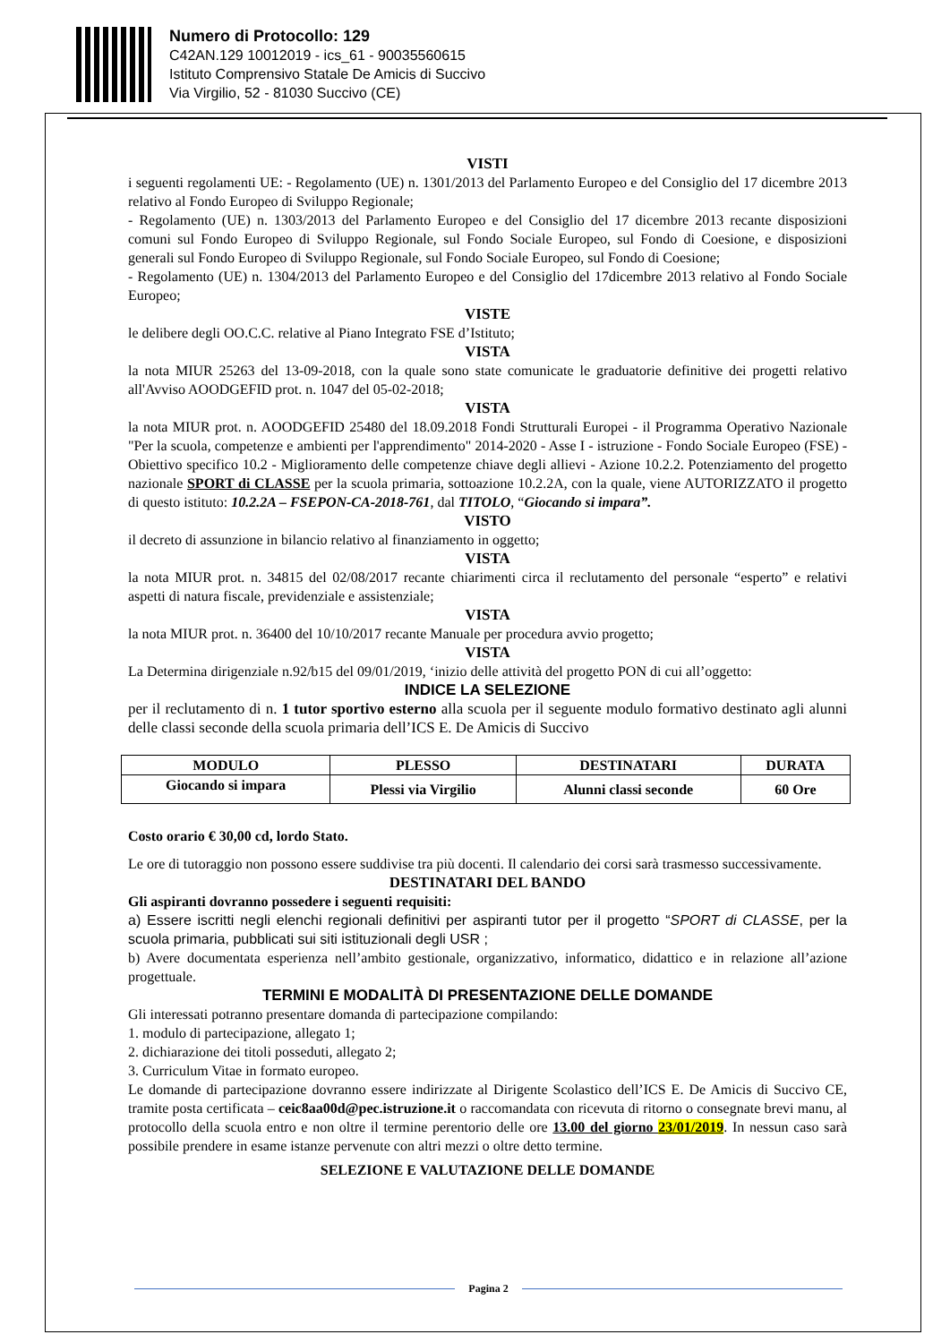Numero di Protocollo: 129
C42AN.129 10012019 - ics_61 - 90035560615
Istituto Comprensivo Statale De Amicis di Succivo
Via Virgilio, 52 - 81030 Succivo (CE)
VISTI
i seguenti regolamenti UE: - Regolamento (UE) n. 1301/2013 del Parlamento Europeo e del Consiglio del 17 dicembre 2013 relativo al Fondo Europeo di Sviluppo Regionale;
- Regolamento (UE) n. 1303/2013 del Parlamento Europeo e del Consiglio del 17 dicembre 2013 recante disposizioni comuni sul Fondo Europeo di Sviluppo Regionale, sul Fondo Sociale Europeo, sul Fondo di Coesione, e disposizioni generali sul Fondo Europeo di Sviluppo Regionale, sul Fondo Sociale Europeo, sul Fondo di Coesione;
- Regolamento (UE) n. 1304/2013 del Parlamento Europeo e del Consiglio del 17dicembre 2013 relativo al Fondo Sociale Europeo;
VISTE
le delibere degli OO.C.C. relative al Piano Integrato FSE d’Istituto;
VISTA
la nota MIUR 25263 del 13-09-2018, con la quale sono state comunicate le graduatorie definitive dei progetti relativo all'Avviso AOODGEFID prot. n. 1047 del 05-02-2018;
VISTA
la nota MIUR prot. n. AOODGEFID 25480 del 18.09.2018 Fondi Strutturali Europei - il Programma Operativo Nazionale "Per la scuola, competenze e ambienti per l'apprendimento" 2014-2020 - Asse I - istruzione - Fondo Sociale Europeo (FSE) - Obiettivo specifico 10.2 - Miglioramento delle competenze chiave degli allievi - Azione 10.2.2. Potenziamento del progetto nazionale SPORT di CLASSE per la scuola primaria, sottoazione 10.2.2A, con la quale, viene AUTORIZZATO il progetto di questo istituto: 10.2.2A – FSEPON-CA-2018-761, dal TITOLO, “Giocando si impara”.
VISTO
il decreto di assunzione in bilancio relativo al finanziamento in oggetto;
VISTA
la nota MIUR prot. n. 34815 del 02/08/2017 recante chiarimenti circa il reclutamento del personale “esperto” e relativi aspetti di natura fiscale, previdenziale e assistenziale;
VISTA
la nota MIUR prot. n. 36400 del 10/10/2017 recante Manuale per procedura avvio progetto;
VISTA
La Determina dirigenziale n.92/b15 del 09/01/2019, ‘inizio delle attività del progetto PON di cui all’oggetto:
INDICE LA SELEZIONE
per il reclutamento di n. 1 tutor sportivo esterno alla scuola per il seguente modulo formativo destinato agli alunni delle classi seconde della scuola primaria dell’ICS E. De Amicis di Succivo
| MODULO | PLESSO | DESTINATARI | DURATA |
| --- | --- | --- | --- |
| Giocando si impara | Plessi via Virgilio | Alunni classi seconde | 60 Ore |
Costo orario € 30,00 cd, lordo Stato.
Le ore di tutoraggio non possono essere suddivise tra più docenti. Il calendario dei corsi sarà trasmesso successivamente.
DESTINATARI DEL BANDO
Gli aspiranti dovranno possedere i seguenti requisiti:
a) Essere iscritti negli elenchi regionali definitivi per aspiranti tutor per il progetto “SPORT di CLASSE, per la scuola primaria, pubblicati sui siti istituzionali degli USR ;
b) Avere documentata esperienza nell’ambito gestionale, organizzativo, informatico, didattico e in relazione all’azione progettuale.
TERMINI E MODALITÀ DI PRESENTAZIONE DELLE DOMANDE
Gli interessati potranno presentare domanda di partecipazione compilando:
1. modulo di partecipazione, allegato 1;
2. dichiarazione dei titoli posseduti, allegato 2;
3. Curriculum Vitae in formato europeo.
Le domande di partecipazione dovranno essere indirizzate al Dirigente Scolastico dell’ICS E. De Amicis di Succivo CE, tramite posta certificata – ceic8aa00d@pec.istruzione.it o raccomandata con ricevuta di ritorno o consegnate brevi manu, al protocollo della scuola entro e non oltre il termine perentorio delle ore 13.00 del giorno 23/01/2019. In nessun caso sarà possibile prendere in esame istanze pervenute con altri mezzi o oltre detto termine.
SELEZIONE E VALUTAZIONE DELLE DOMANDE
Pagina 2